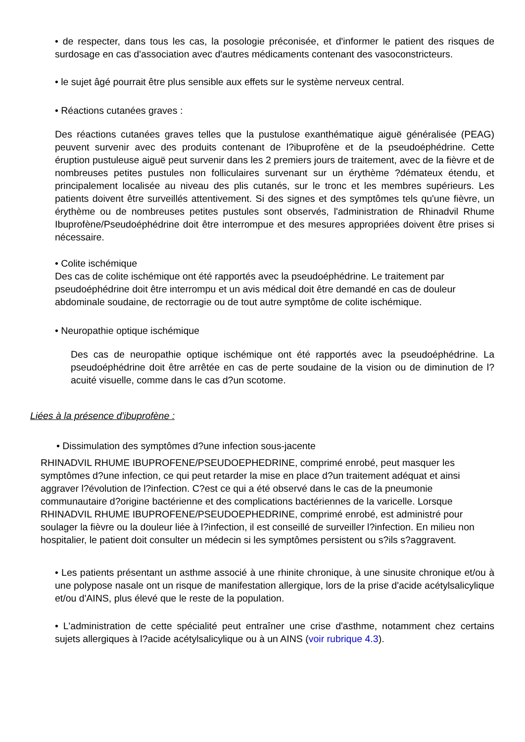• de respecter, dans tous les cas, la posologie préconisée, et d'informer le patient des risques de surdosage en cas d'association avec d'autres médicaments contenant des vasoconstricteurs.
• le sujet âgé pourrait être plus sensible aux effets sur le système nerveux central.
• Réactions cutanées graves :
Des réactions cutanées graves telles que la pustulose exanthématique aiguë généralisée (PEAG) peuvent survenir avec des produits contenant de l?ibuprofène et de la pseudoéphédrine. Cette éruption pustuleuse aiguë peut survenir dans les 2 premiers jours de traitement, avec de la fièvre et de nombreuses petites pustules non folliculaires survenant sur un érythème ?démateux étendu, et principalement localisée au niveau des plis cutanés, sur le tronc et les membres supérieurs. Les patients doivent être surveillés attentivement. Si des signes et des symptômes tels qu'une fièvre, un érythème ou de nombreuses petites pustules sont observés, l'administration de Rhinadvil Rhume Ibuprofène/Pseudoéphédrine doit être interrompue et des mesures appropriées doivent être prises si nécessaire.
• Colite ischémique
Des cas de colite ischémique ont été rapportés avec la pseudoéphédrine. Le traitement par pseudoéphédrine doit être interrompu et un avis médical doit être demandé en cas de douleur abdominale soudaine, de rectorragie ou de tout autre symptôme de colite ischémique.
• Neuropathie optique ischémique
Des cas de neuropathie optique ischémique ont été rapportés avec la pseudoéphédrine. La pseudoéphédrine doit être arrêtée en cas de perte soudaine de la vision ou de diminution de l?acuité visuelle, comme dans le cas d?un scotome.
Liées à la présence d'ibuprofène :
• Dissimulation des symptômes d?une infection sous-jacente
RHINADVIL RHUME IBUPROFENE/PSEUDOEPHEDRINE, comprimé enrobé, peut masquer les symptômes d?une infection, ce qui peut retarder la mise en place d?un traitement adéquat et ainsi aggraver l?évolution de l?infection. C?est ce qui a été observé dans le cas de la pneumonie communautaire d?origine bactérienne et des complications bactériennes de la varicelle. Lorsque RHINADVIL RHUME IBUPROFENE/PSEUDOEPHEDRINE, comprimé enrobé, est administré pour soulager la fièvre ou la douleur liée à l?infection, il est conseillé de surveiller l?infection. En milieu non hospitalier, le patient doit consulter un médecin si les symptômes persistent ou s?ils s?aggravent.
• Les patients présentant un asthme associé à une rhinite chronique, à une sinusite chronique et/ou à une polypose nasale ont un risque de manifestation allergique, lors de la prise d'acide acétylsalicylique et/ou d'AINS, plus élevé que le reste de la population.
• L'administration de cette spécialité peut entraîner une crise d'asthme, notamment chez certains sujets allergiques à l?acide acétylsalicylique ou à un AINS (voir rubrique 4.3).